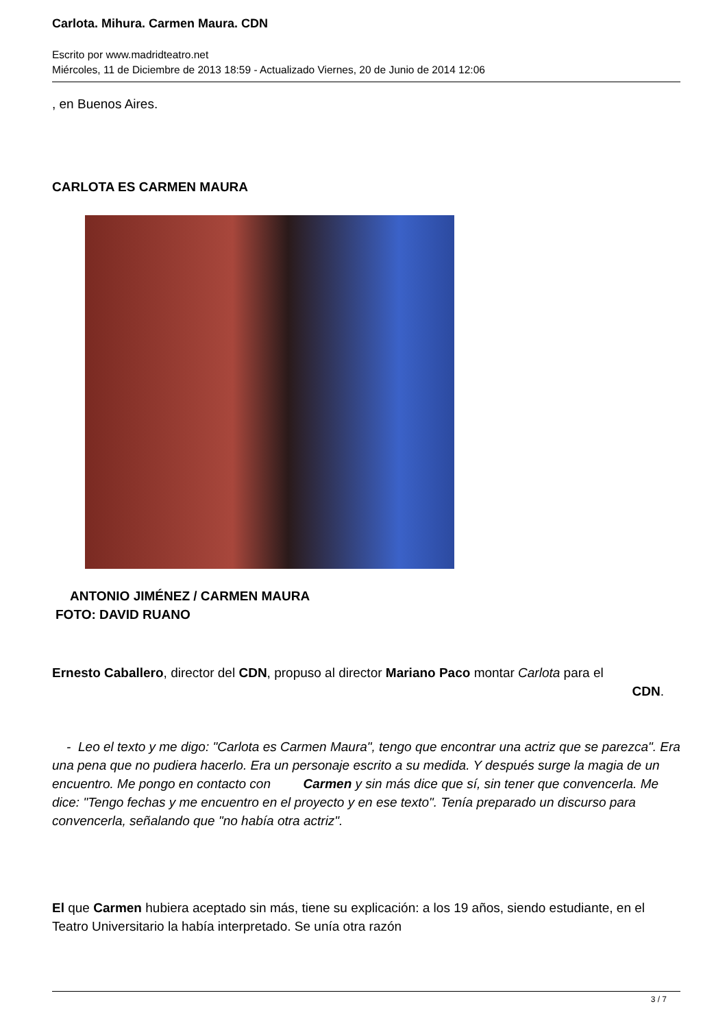Carlota. Mihura. Carmen Maura. CDN
Escrito por www.madridteatro.net
Miércoles, 11 de Diciembre de 2013 18:59 - Actualizado Viernes, 20 de Junio de 2014 12:06
, en Buenos Aires.
CARLOTA ES CARMEN MAURA
ANTONIO JIMÉNEZ / CARMEN MAURA
FOTO: DAVID RUANO
Ernesto Caballero, director del CDN, propuso al director Mariano Paco montar Carlota para el
CDN.
- Leo el texto y me digo: "Carlota es Carmen Maura", tengo que encontrar una actriz que se parezca". Era una pena que no pudiera hacerlo. Era un personaje escrito a su medida. Y después surge la magia de un encuentro. Me pongo en contacto con Carmen y sin más dice que sí, sin tener que convencerla. Me dice: "Tengo fechas y me encuentro en el proyecto y en ese texto". Tenía preparado un discurso para convencerla, señalando que "no había otra actriz".
El que Carmen hubiera aceptado sin más, tiene su explicación: a los 19 años, siendo estudiante, en el Teatro Universitario la había interpretado. Se unía otra razón
3 / 7